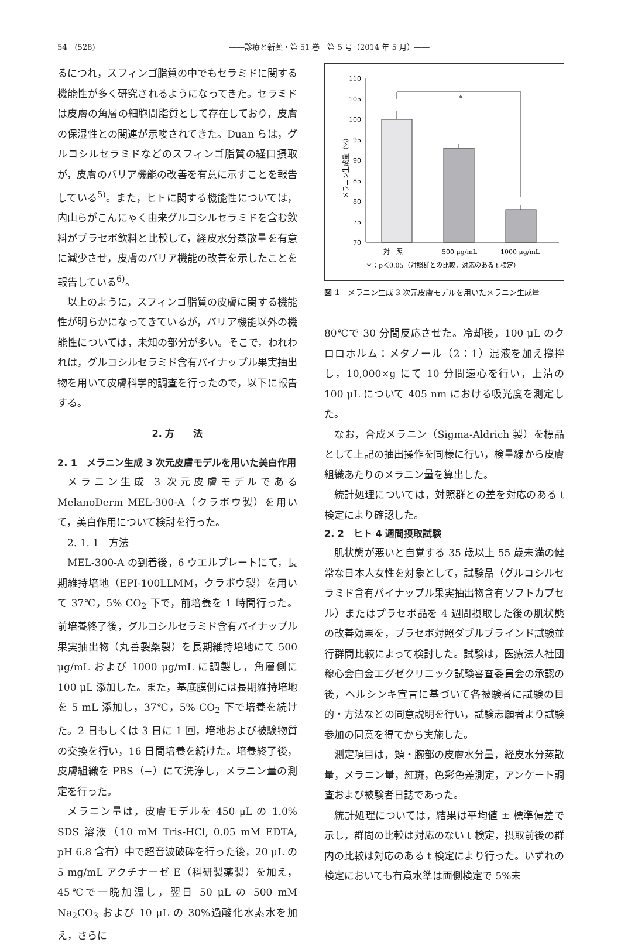54　(528) ――診療と新薬・第 51 巻　第 5 号（2014 年 5 月）――
るにつれ，スフィンゴ脂質の中でもセラミドに関する機能性が多く研究されるようになってきた。セラミドは皮膚の角層の細胞間脂質として存在しており，皮膚の保湿性との関連が示唆されてきた。Duan らは，グルコシルセラミドなどのスフィンゴ脂質の経口摂取が，皮膚のバリア機能の改善を有意に示すことを報告している<sup>5)</sup>。また，ヒトに関する機能性については，内山らがこんにゃく由来グルコシルセラミドを含む飲料がプラセボ飲料と比較して，経皮水分蒸散量を有意に減少させ，皮膚のバリア機能の改善を示したことを報告している<sup>6)</sup>。
以上のように，スフィンゴ脂質の皮膚に関する機能性が明らかになってきているが，バリア機能以外の機能性については，未知の部分が多い。そこで，われわれは，グルコシルセラミド含有パイナップル果実抽出物を用いて皮膚科学的調査を行ったので，以下に報告する。
2. 方　　法
2. 1　メラニン生成 3 次元皮膚モデルを用いた美白作用
メラニン生成 3 次元皮膚モデルである MelanoDerm MEL-300-A（クラボウ製）を用いて，美白作用について検討を行った。
2. 1. 1　方法
MEL-300-A の到着後，6 ウエルプレートにて，長期維持培地（EPI-100LLMM，クラボウ製）を用いて 37℃，5% CO<sub>2</sub> 下で，前培養を 1 時間行った。前培養終了後，グルコシルセラミド含有パイナップル果実抽出物（丸善製薬製）を長期維持培地にて 500 μg/mL および 1000 μg/mL に調製し，角層側に 100 μL 添加した。また，基底膜側には長期維持培地を 5 mL 添加し，37℃，5% CO<sub>2</sub> 下で培養を続けた。2 日もしくは 3 日に 1 回，培地および被験物質の交換を行い，16 日間培養を続けた。培養終了後，皮膚組織を PBS（−）にて洗浄し，メラニン量の測定を行った。
メラニン量は，皮膚モデルを 450 μL の 1.0% SDS 溶液（10 mM Tris-HCl, 0.05 mM EDTA, pH 6.8 含有）中で超音波破砕を行った後，20 μL の 5 mg/mL アクチナーゼ E（科研製薬製）を加え，45℃で一晩加温し，翌日 50 μL の 500 mM Na<sub>2</sub>CO<sub>3</sub> および 10 μL の 30%過酸化水素水を加え，さらに
メラニン生成量（%）
110
105
100
95
90
85
80
75
70
*
対　照
500 μg/mL
1000 μg/mL
＊：p＜0.05（対照群との比較，対応のある t 検定）
図 1　メラニン生成 3 次元皮膚モデルを用いたメラニン生成量
80℃で 30 分間反応させた。冷却後，100 μL のクロロホルム：メタノール（2：1）混液を加え攪拌し，10,000×g にて 10 分間遠心を行い，上清の 100 μL について 405 nm における吸光度を測定した。
なお，合成メラニン（Sigma-Aldrich 製）を標品として上記の抽出操作を同様に行い，検量線から皮膚組織あたりのメラニン量を算出した。
統計処理については，対照群との差を対応のある t 検定により確認した。
2. 2　ヒト 4 週間摂取試験
肌状態が悪いと自覚する 35 歳以上 55 歳未満の健常な日本人女性を対象として，試験品（グルコシルセラミド含有パイナップル果実抽出物含有ソフトカプセル）またはプラセボ品を 4 週間摂取した後の肌状態の改善効果を，プラセボ対照ダブルブラインド試験並行群間比較によって検討した。試験は，医療法人社団穆心会白金エグゼクリニック試験審査委員会の承認の後，ヘルシンキ宣言に基づいて各被験者に試験の目的・方法などの同意説明を行い，試験志願者より試験参加の同意を得てから実施した。
測定項目は，頬・腕部の皮膚水分量，経皮水分蒸散量，メラニン量，紅斑，色彩色差測定，アンケート調査および被験者日誌であった。
統計処理については，結果は平均値 ± 標準偏差で示し，群間の比較は対応のない t 検定，摂取前後の群内の比較は対応のある t 検定により行った。いずれの検定においても有意水準は両側検定で 5%未